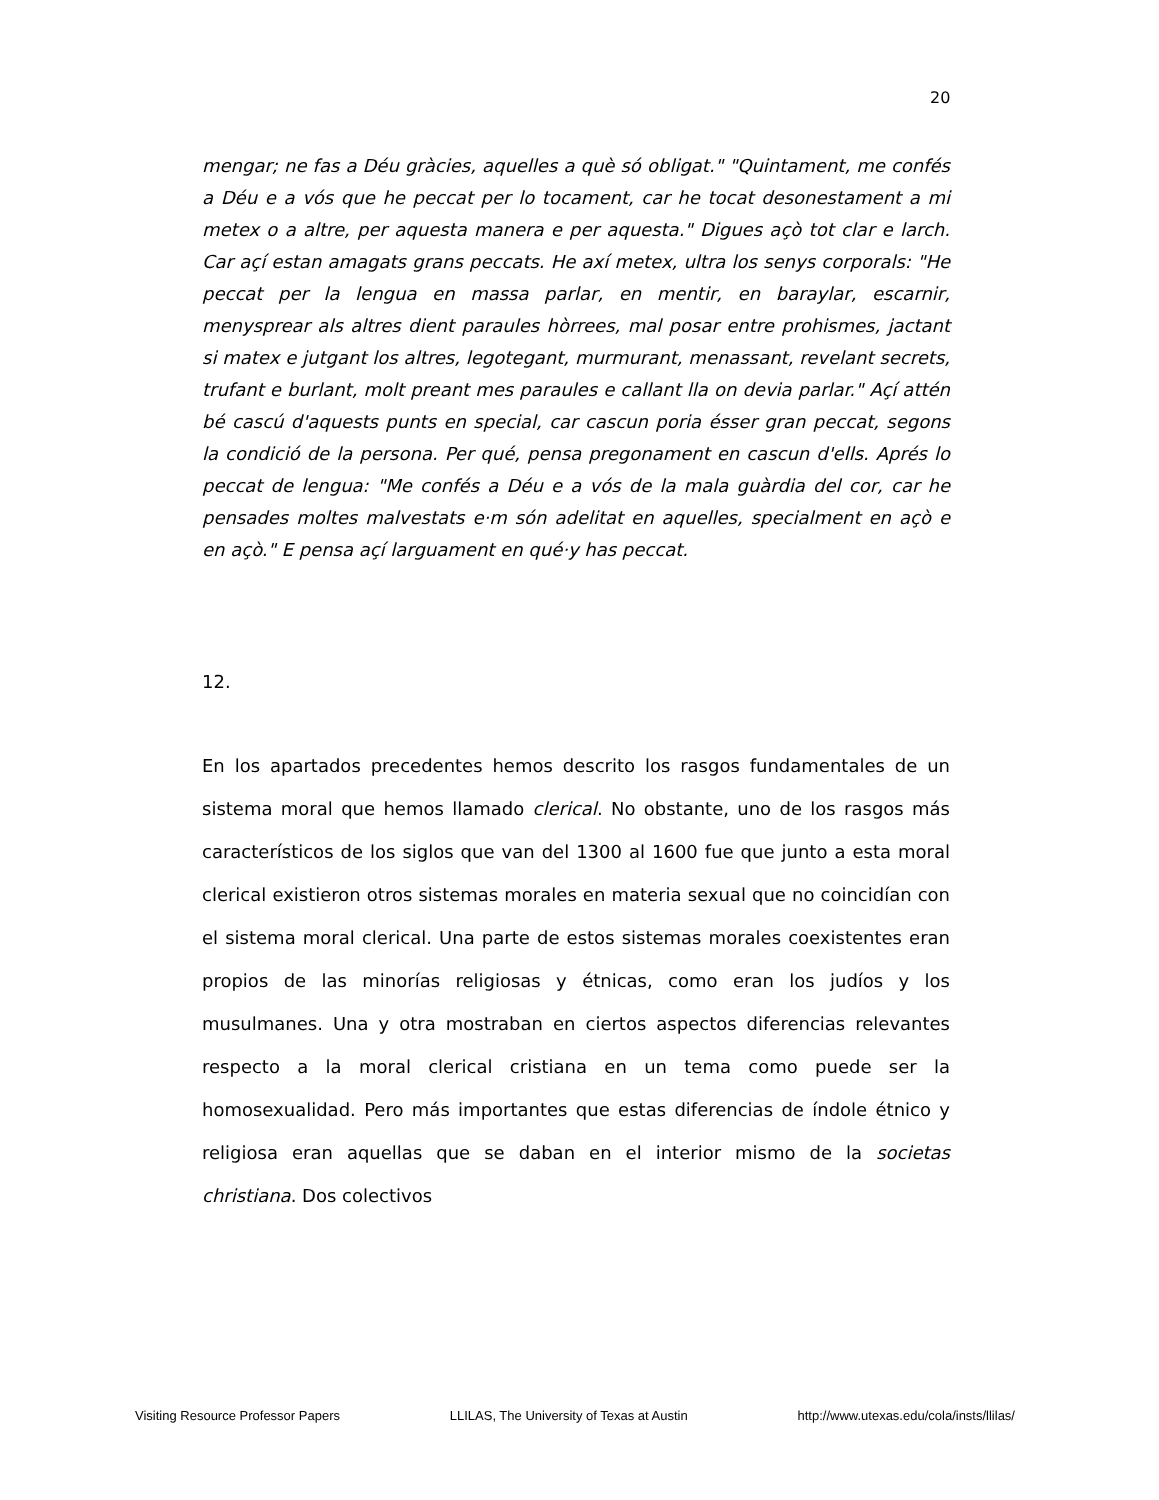20
mengar; ne fas a Déu gràcies, aquelles a què só obligat." "Quintament, me confés a Déu e a vós que he peccat per lo tocament, car he tocat desonestament a mi metex o a altre, per aquesta manera e per aquesta." Digues açò tot clar e larch. Car açí estan amagats grans peccats. He axí metex, ultra los senys corporals: "He peccat per la lengua en massa parlar, en mentir, en baraylar, escarnir, menysprear als altres dient paraules hòrrees, mal posar entre prohismes, jactant si matex e jutgant los altres, legotegant, murmurant, menassant, revelant secrets, trufant e burlant, molt preant mes paraules e callant lla on devia parlar." Açí attén bé cascú d'aquests punts en special, car cascun poria ésser gran peccat, segons la condició de la persona. Per qué, pensa pregonament en cascun d'ells. Aprés lo peccat de lengua: "Me confés a Déu e a vós de la mala guàrdia del cor, car he pensades moltes malvestats e·m són adelitat en aquelles, specialment en açò e en açò." E pensa açí larguament en qué·y has peccat.
12.
En los apartados precedentes hemos descrito los rasgos fundamentales de un sistema moral que hemos llamado clerical. No obstante, uno de los rasgos más característicos de los siglos que van del 1300 al 1600 fue que junto a esta moral clerical existieron otros sistemas morales en materia sexual que no coincidían con el sistema moral clerical. Una parte de estos sistemas morales coexistentes eran propios de las minorías religiosas y étnicas, como eran los judíos y los musulmanes. Una y otra mostraban en ciertos aspectos diferencias relevantes respecto a la moral clerical cristiana en un tema como puede ser la homosexualidad. Pero más importantes que estas diferencias de índole étnico y religiosa eran aquellas que se daban en el interior mismo de la societas christiana. Dos colectivos
Visiting Resource Professor Papers LLILAS, The University of Texas at Austin http://www.utexas.edu/cola/insts/llilas/